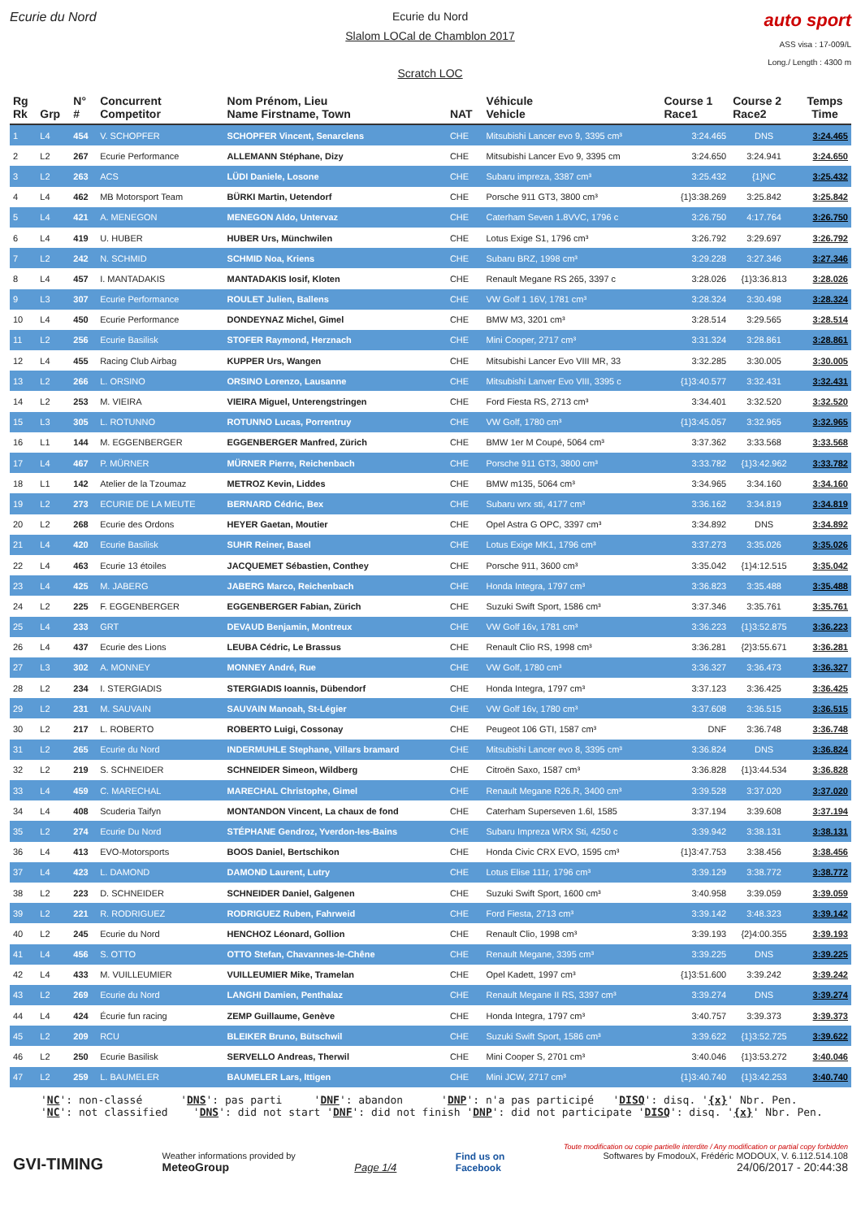Ecurie du Nord Ecurie du Nord
Slalom LOCal de Chamblon 2017
Scratch LOC
auto sport
ASS visa : 17-009/L
Long./ Length : 4300 m
| Rg Rk | Grp | N° # | Concurrent Competitor | Nom Prénom, Lieu Name Firstname, Town | NAT | Véhicule Vehicle | Course 1 Race1 | Course 2 Race2 | Temps Time |
| --- | --- | --- | --- | --- | --- | --- | --- | --- | --- |
| 1 | L4 | 454 | V. SCHOPFER | SCHOPFER Vincent, Senarclens | CHE | Mitsubishi Lancer evo 9, 3395 cm³ | 3:24.465 | DNS | 3:24.465 |
| 2 | L2 | 267 | Ecurie Performance | ALLEMANN Stéphane, Dizy | CHE | Mitsubishi Lancer Evo 9, 3395 cm | 3:24.650 | 3:24.941 | 3:24.650 |
| 3 | L2 | 263 | ACS | LÜDI Daniele, Losone | CHE | Subaru impreza, 3387 cm³ | 3:25.432 | {1}NC | 3:25.432 |
| 4 | L4 | 462 | MB Motorsport Team | BÜRKI Martin, Uetendorf | CHE | Porsche 911 GT3, 3800 cm³ | {1}3:38.269 | 3:25.842 | 3:25.842 |
| 5 | L4 | 421 | A. MENEGON | MENEGON Aldo, Untervaz | CHE | Caterham Seven 1.8VVC, 1796 c | 3:26.750 | 4:17.764 | 3:26.750 |
| 6 | L4 | 419 | U. HUBER | HUBER Urs, Münchwilen | CHE | Lotus Exige S1, 1796 cm³ | 3:26.792 | 3:29.697 | 3:26.792 |
| 7 | L2 | 242 | N. SCHMID | SCHMID Noa, Kriens | CHE | Subaru BRZ, 1998 cm³ | 3:29.228 | 3:27.346 | 3:27.346 |
| 8 | L4 | 457 | I. MANTADAKIS | MANTADAKIS Iosif, Kloten | CHE | Renault Megane RS 265, 3397 c | 3:28.026 | {1}3:36.813 | 3:28.026 |
| 9 | L3 | 307 | Ecurie Performance | ROULET Julien, Ballens | CHE | VW Golf 1 16V, 1781 cm³ | 3:28.324 | 3:30.498 | 3:28.324 |
| 10 | L4 | 450 | Ecurie Performance | DONDEYNAZ Michel, Gimel | CHE | BMW M3, 3201 cm³ | 3:28.514 | 3:29.565 | 3:28.514 |
| 11 | L2 | 256 | Ecurie Basilisk | STOFER Raymond, Herznach | CHE | Mini Cooper, 2717 cm³ | 3:31.324 | 3:28.861 | 3:28.861 |
| 12 | L4 | 455 | Racing Club Airbag | KUPPER Urs, Wangen | CHE | Mitsubishi Lancer Evo VIII MR, 33 | 3:32.285 | 3:30.005 | 3:30.005 |
| 13 | L2 | 266 | L. ORSINO | ORSINO Lorenzo, Lausanne | CHE | Mitsubishi Lanver Evo VIII, 3395 c | {1}3:40.577 | 3:32.431 | 3:32.431 |
| 14 | L2 | 253 | M. VIEIRA | VIEIRA Miguel, Unterengstringen | CHE | Ford Fiesta RS, 2713 cm³ | 3:34.401 | 3:32.520 | 3:32.520 |
| 15 | L3 | 305 | L. ROTUNNO | ROTUNNO Lucas, Porrentruy | CHE | VW Golf, 1780 cm³ | {1}3:45.057 | 3:32.965 | 3:32.965 |
| 16 | L1 | 144 | M. EGGENBERGER | EGGENBERGER Manfred, Zürich | CHE | BMW 1er M Coupé, 5064 cm³ | 3:37.362 | 3:33.568 | 3:33.568 |
| 17 | L4 | 467 | P. MÜRNER | MÜRNER Pierre, Reichenbach | CHE | Porsche 911 GT3, 3800 cm³ | 3:33.782 | {1}3:42.962 | 3:33.782 |
| 18 | L1 | 142 | Atelier de la Tzoumaz | METROZ Kevin, Liddes | CHE | BMW m135, 5064 cm³ | 3:34.965 | 3:34.160 | 3:34.160 |
| 19 | L2 | 273 | ECURIE DE LA MEUTE | BERNARD Cédric, Bex | CHE | Subaru wrx sti, 4177 cm³ | 3:36.162 | 3:34.819 | 3:34.819 |
| 20 | L2 | 268 | Ecurie des Ordons | HEYER Gaetan, Moutier | CHE | Opel Astra G OPC, 3397 cm³ | 3:34.892 | DNS | 3:34.892 |
| 21 | L4 | 420 | Ecurie Basilisk | SUHR Reiner, Basel | CHE | Lotus Exige MK1, 1796 cm³ | 3:37.273 | 3:35.026 | 3:35.026 |
| 22 | L4 | 463 | Ecurie 13 étoiles | JACQUEMET Sébastien, Conthey | CHE | Porsche 911, 3600 cm³ | 3:35.042 | {1}4:12.515 | 3:35.042 |
| 23 | L4 | 425 | M. JABERG | JABERG Marco, Reichenbach | CHE | Honda Integra, 1797 cm³ | 3:36.823 | 3:35.488 | 3:35.488 |
| 24 | L2 | 225 | F. EGGENBERGER | EGGENBERGER Fabian, Zürich | CHE | Suzuki Swift Sport, 1586 cm³ | 3:37.346 | 3:35.761 | 3:35.761 |
| 25 | L4 | 233 | GRT | DEVAUD Benjamin, Montreux | CHE | VW Golf 16v, 1781 cm³ | 3:36.223 | {1}3:52.875 | 3:36.223 |
| 26 | L4 | 437 | Ecurie des Lions | LEUBA Cédric, Le Brassus | CHE | Renault Clio RS, 1998 cm³ | 3:36.281 | {2}3:55.671 | 3:36.281 |
| 27 | L3 | 302 | A. MONNEY | MONNEY André, Rue | CHE | VW Golf, 1780 cm³ | 3:36.327 | 3:36.473 | 3:36.327 |
| 28 | L2 | 234 | I. STERGIADIS | STERGIADIS Ioannis, Dübendorf | CHE | Honda Integra, 1797 cm³ | 3:37.123 | 3:36.425 | 3:36.425 |
| 29 | L2 | 231 | M. SAUVAIN | SAUVAIN Manoah, St-Légier | CHE | VW Golf 16v, 1780 cm³ | 3:37.608 | 3:36.515 | 3:36.515 |
| 30 | L2 | 217 | L. ROBERTO | ROBERTO Luigi, Cossonay | CHE | Peugeot 106 GTI, 1587 cm³ | DNF | 3:36.748 | 3:36.748 |
| 31 | L2 | 265 | Ecurie du Nord | INDERMUHLE Stephane, Villars bramard | CHE | Mitsubishi Lancer evo 8, 3395 cm³ | 3:36.824 | DNS | 3:36.824 |
| 32 | L2 | 219 | S. SCHNEIDER | SCHNEIDER Simeon, Wildberg | CHE | Citroën Saxo, 1587 cm³ | 3:36.828 | {1}3:44.534 | 3:36.828 |
| 33 | L4 | 459 | C. MARECHAL | MARECHAL Christophe, Gimel | CHE | Renault Megane R26.R, 3400 cm³ | 3:39.528 | 3:37.020 | 3:37.020 |
| 34 | L4 | 408 | Scuderia Taifyn | MONTANDON Vincent, La chaux de fond | CHE | Caterham Superseven 1.6l, 1585 | 3:37.194 | 3:39.608 | 3:37.194 |
| 35 | L2 | 274 | Ecurie Du Nord | STÉPHANE Gendroz, Yverdon-les-Bains | CHE | Subaru Impreza WRX Sti, 4250 c | 3:39.942 | 3:38.131 | 3:38.131 |
| 36 | L4 | 413 | EVO-Motorsports | BOOS Daniel, Bertschikon | CHE | Honda Civic CRX EVO, 1595 cm³ | {1}3:47.753 | 3:38.456 | 3:38.456 |
| 37 | L4 | 423 | L. DAMOND | DAMOND Laurent, Lutry | CHE | Lotus Elise 111r, 1796 cm³ | 3:39.129 | 3:38.772 | 3:38.772 |
| 38 | L2 | 223 | D. SCHNEIDER | SCHNEIDER Daniel, Galgenen | CHE | Suzuki Swift Sport, 1600 cm³ | 3:40.958 | 3:39.059 | 3:39.059 |
| 39 | L2 | 221 | R. RODRIGUEZ | RODRIGUEZ Ruben, Fahrweid | CHE | Ford Fiesta, 2713 cm³ | 3:39.142 | 3:48.323 | 3:39.142 |
| 40 | L2 | 245 | Ecurie du Nord | HENCHOZ Léonard, Gollion | CHE | Renault Clio, 1998 cm³ | 3:39.193 | {2}4:00.355 | 3:39.193 |
| 41 | L4 | 456 | S. OTTO | OTTO Stefan, Chavannes-le-Chêne | CHE | Renault Megane, 3395 cm³ | 3:39.225 | DNS | 3:39.225 |
| 42 | L4 | 433 | M. VUILLEUMIER | VUILLEUMIER Mike, Tramelan | CHE | Opel Kadett, 1997 cm³ | {1}3:51.600 | 3:39.242 | 3:39.242 |
| 43 | L2 | 269 | Ecurie du Nord | LANGHI Damien, Penthalaz | CHE | Renault Megane II RS, 3397 cm³ | 3:39.274 | DNS | 3:39.274 |
| 44 | L4 | 424 | Écurie fun racing | ZEMP Guillaume, Genève | CHE | Honda Integra, 1797 cm³ | 3:40.757 | 3:39.373 | 3:39.373 |
| 45 | L2 | 209 | RCU | BLEIKER Bruno, Bütschwil | CHE | Suzuki Swift Sport, 1586 cm³ | 3:39.622 | {1}3:52.725 | 3:39.622 |
| 46 | L2 | 250 | Ecurie Basilisk | SERVELLO Andreas, Therwil | CHE | Mini Cooper S, 2701 cm³ | 3:40.046 | {1}3:53.272 | 3:40.046 |
| 47 | L2 | 259 | L. BAUMELER | BAUMELER Lars, Ittigen | CHE | Mini JCW, 2717 cm³ | {1}3:40.740 | {1}3:42.253 | 3:40.740 |
'NC': non-classé 'DNS': pas parti 'DNF': abandon 'DNP': n'a pas participé 'DISQ': disq. '{x}' Nbr. Pen. 'NC': not classified 'DNS': did not start 'DNF': did not finish 'DNP': did not participate 'DISQ': disq. '{x}' Nbr. Pen.
GVI-TIMING
Weather informations provided by
MeteoGroup
Page 1/4
Find us on
Facebook
Toute modification ou copie partielle interdite / Any modification or partial copy forbidden
Softwares by FmodouX, Frédéric MODOUX, V. 6.112.514.108
24/06/2017 - 20:44:38